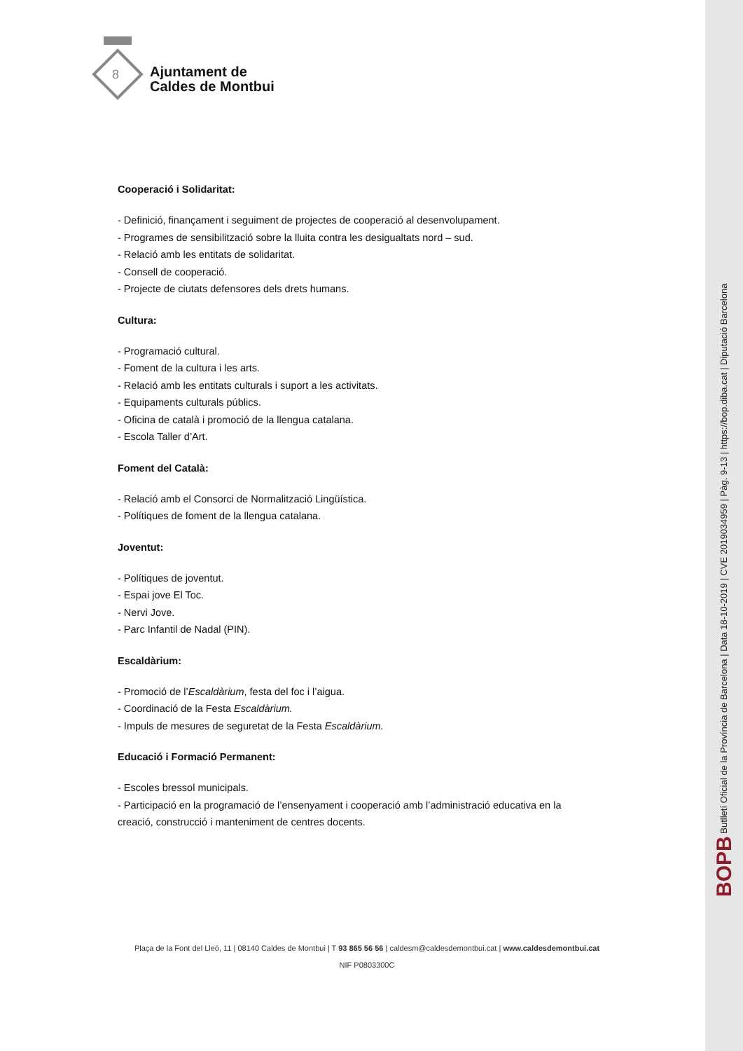8
Ajuntament de
Caldes de Montbui
Cooperació i Solidaritat:
- Definició, finançament i seguiment de projectes de cooperació al desenvolupament.
- Programes de sensibilització sobre la lluita contra les desigualtats nord – sud.
- Relació amb les entitats de solidaritat.
- Consell de cooperació.
- Projecte de ciutats defensores dels drets humans.
Cultura:
- Programació cultural.
- Foment de la cultura i les arts.
- Relació amb les entitats culturals i suport a les activitats.
- Equipaments culturals públics.
- Oficina de català i promoció de la llengua catalana.
- Escola Taller d’Art.
Foment del Català:
- Relació amb el Consorci de Normalització Lingüística.
- Polítiques de foment de la llengua catalana.
Joventut:
- Polítiques de joventut.
- Espai jove El Toc.
- Nervi Jove.
- Parc Infantil de Nadal (PIN).
Escaldàrium:
- Promoció de l’Escaldàrium, festa del foc i l’aigua.
- Coordinació de la Festa Escaldàrium.
- Impuls de mesures de seguretat de la Festa Escaldàrium.
Educació i Formació Permanent:
- Escoles bressol municipals.
- Participació en la programació de l’ensenyament i cooperació amb l’administració educativa en la creació, construcció i manteniment de centres docents.
Plaça de la Font del Lleó, 11 | 08140 Caldes de Montbui | T 93 865 56 56 | caldesm@caldesdemontbui.cat | www.caldesdemontbui.cat
NIF P0803300C
BOPB Butlletí Oficial de la Província de Barcelona | Data 18-10-2019 | CVE 2019034959 | Pàg. 9-13 | https://bop.diba.cat | Diputació Barcelona